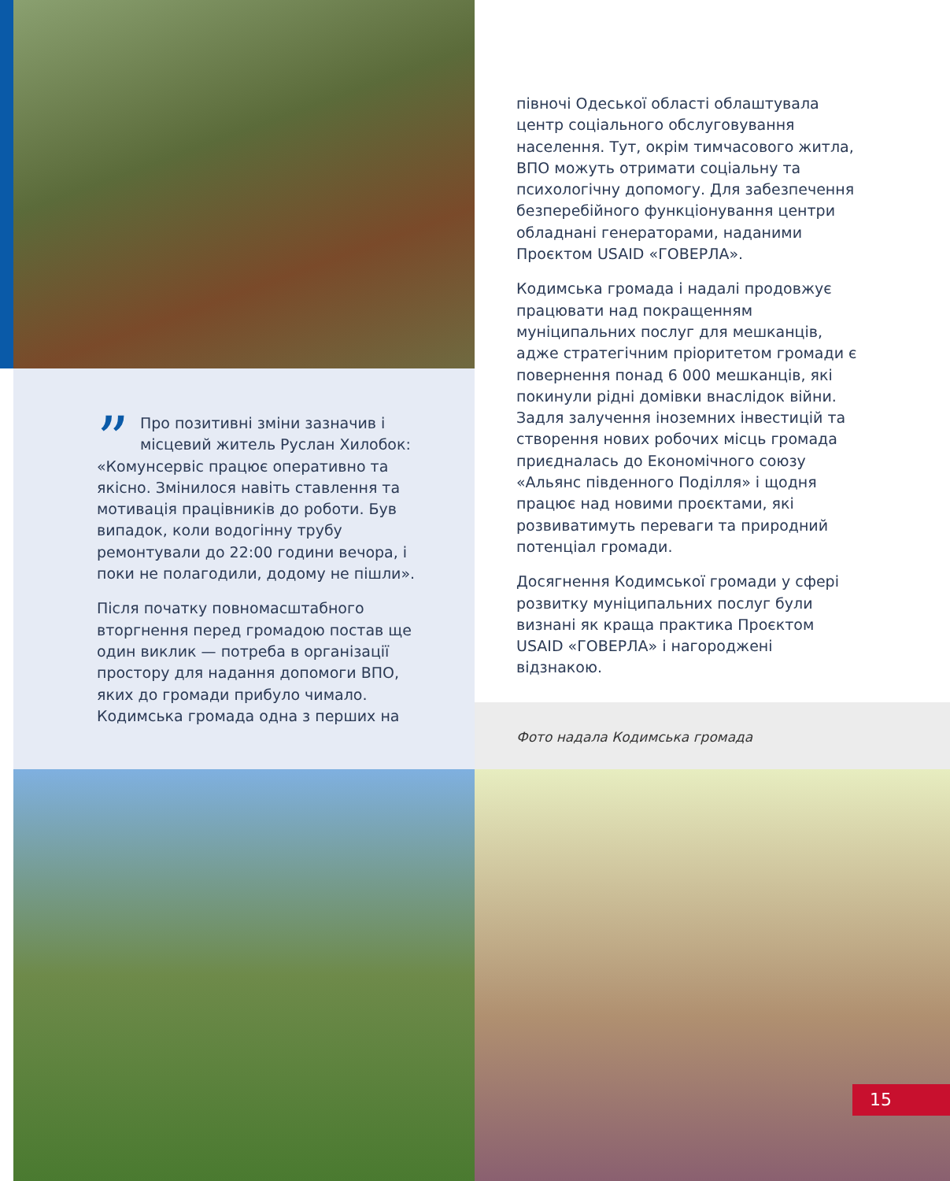” Про позитивні зміни зазначив і місцевий житель Руслан Хилобок: «Комунсервіс працює оперативно та якісно. Змінилося навіть ставлення та мотивація працівників до роботи. Був випадок, коли водогінну трубу ремонтували до 22:00 години вечора, і поки не полагодили, додому не пішли».
Після початку повномасштабного вторгнення перед громадою постав ще один виклик — потреба в організації простору для надання допомоги ВПО, яких до громади прибуло чимало. Кодимська громада одна з перших на
півночі Одеської області облаштувала центр соціального обслуговування населення. Тут, окрім тимчасового житла, ВПО можуть отримати соціальну та психологічну допомогу. Для забезпечення безперебійного функціонування центри обладнані генераторами, наданими Проєктом USAID «ГОВЕРЛА».
Кодимська громада і надалі продовжує працювати над покращенням муніципальних послуг для мешканців, адже стратегічним пріоритетом громади є повернення понад 6 000 мешканців, які покинули рідні домівки внаслідок війни. Задля залучення іноземних інвестицій та створення нових робочих місць громада приєдналась до Економічного союзу «Альянс південного Поділля» і щодня працює над новими проєктами, які розвиватимуть переваги та природний потенціал громади.
Досягнення Кодимської громади у сфері розвитку муніципальних послуг були визнані як краща практика Проєктом USAID «ГОВЕРЛА» і нагороджені відзнакою.
Фото надала Кодимська громада
15